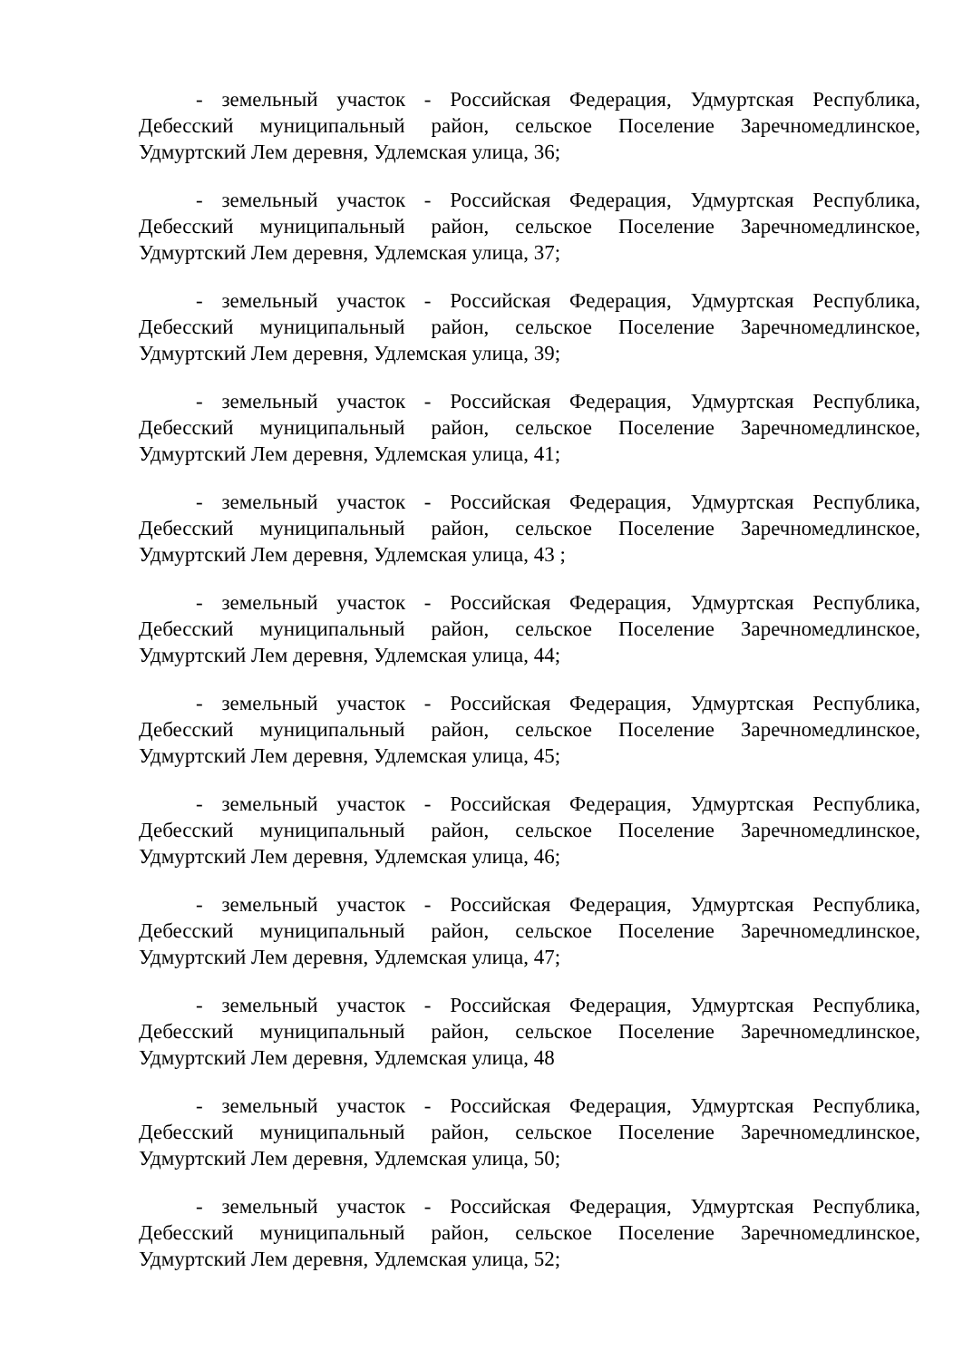- земельный участок - Российская Федерация, Удмуртская Республика, Дебесский муниципальный район, сельское Поселение Заречномедлинское, Удмуртский Лем деревня, Удлемская улица, 36;
- земельный участок - Российская Федерация, Удмуртская Республика, Дебесский муниципальный район, сельское Поселение Заречномедлинское, Удмуртский Лем деревня, Удлемская улица, 37;
- земельный участок - Российская Федерация, Удмуртская Республика, Дебесский муниципальный район, сельское Поселение Заречномедлинское, Удмуртский Лем деревня, Удлемская улица, 39;
- земельный участок - Российская Федерация, Удмуртская Республика, Дебесский муниципальный район, сельское Поселение Заречномедлинское, Удмуртский Лем деревня, Удлемская улица, 41;
- земельный участок - Российская Федерация, Удмуртская Республика, Дебесский муниципальный район, сельское Поселение Заречномедлинское, Удмуртский Лем деревня, Удлемская улица, 43 ;
- земельный участок - Российская Федерация, Удмуртская Республика, Дебесский муниципальный район, сельское Поселение Заречномедлинское, Удмуртский Лем деревня, Удлемская улица, 44;
- земельный участок - Российская Федерация, Удмуртская Республика, Дебесский муниципальный район, сельское Поселение Заречномедлинское, Удмуртский Лем деревня, Удлемская улица, 45;
- земельный участок - Российская Федерация, Удмуртская Республика, Дебесский муниципальный район, сельское Поселение Заречномедлинское, Удмуртский Лем деревня, Удлемская улица, 46;
- земельный участок - Российская Федерация, Удмуртская Республика, Дебесский муниципальный район, сельское Поселение Заречномедлинское, Удмуртский Лем деревня, Удлемская улица, 47;
- земельный участок - Российская Федерация, Удмуртская Республика, Дебесский муниципальный район, сельское Поселение Заречномедлинское, Удмуртский Лем деревня, Удлемская улица, 48
- земельный участок - Российская Федерация, Удмуртская Республика, Дебесский муниципальный район, сельское Поселение Заречномедлинское, Удмуртский Лем деревня, Удлемская улица, 50;
- земельный участок - Российская Федерация, Удмуртская Республика, Дебесский муниципальный район, сельское Поселение Заречномедлинское, Удмуртский Лем деревня, Удлемская улица, 52;